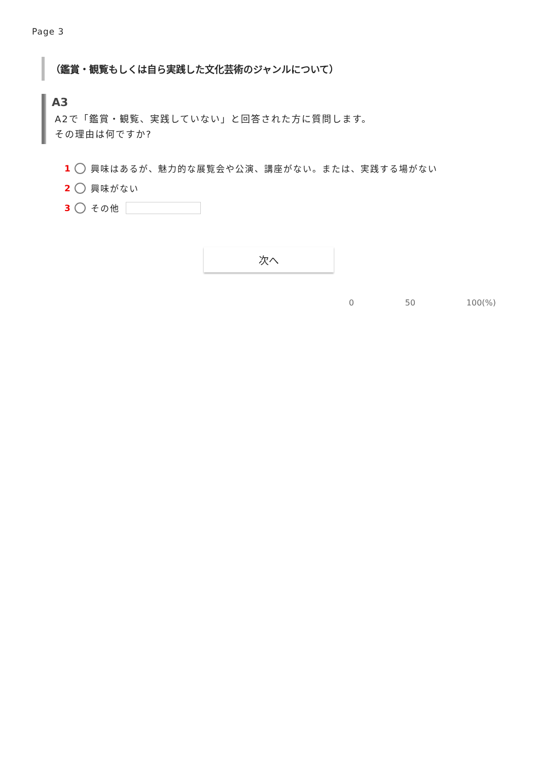Page 3
（鑑賞・観覧もしくは自ら実践した文化芸術のジャンルについて）
A3
A2で「鑑賞・観覧、実践していない」と回答された方に質問します。
その理由は何ですか?
1 興味はあるが、魅力的な展覧会や公演、講座がない。または、実践する場がない
2 興味がない
3 その他
次へ
0 50 100(%)